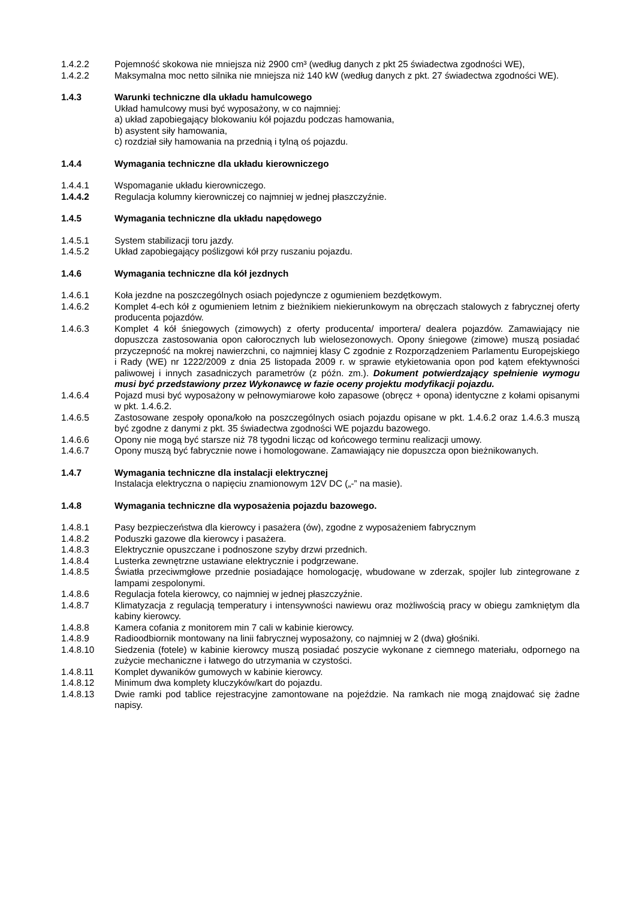1.4.2.2 Pojemność skokowa nie mniejsza niż 2900 cm³ (według danych z pkt 25 świadectwa zgodności WE),
1.4.2.2 Maksymalna moc netto silnika nie mniejsza niż 140 kW (według danych z pkt. 27 świadectwa zgodności WE).
1.4.3 Warunki techniczne dla układu hamulcowego
Układ hamulcowy musi być wyposażony, w co najmniej:
a) układ zapobiegający blokowaniu kół pojazdu podczas hamowania,
b) asystent siły hamowania,
c) rozdział siły hamowania na przednią i tylną oś pojazdu.
1.4.4 Wymagania techniczne dla układu kierowniczego
1.4.4.1 Wspomaganie układu kierowniczego.
1.4.4.2 Regulacja kolumny kierowniczej co najmniej w jednej płaszczyźnie.
1.4.5 Wymagania techniczne dla układu napędowego
1.4.5.1 System stabilizacji toru jazdy.
1.4.5.2 Układ zapobiegający poślizgowi kół przy ruszaniu pojazdu.
1.4.6 Wymagania techniczne dla kół jezdnych
1.4.6.1 Koła jezdne na poszczególnych osiach pojedyncze z ogumieniem bezdętkowym.
1.4.6.2 Komplet 4-ech kół z ogumieniem letnim z bieżnikiem niekierunkowym na obręczach stalowych z fabrycznej oferty producenta pojazdów.
1.4.6.3 Komplet 4 kół śniegowych (zimowych) z oferty producenta/ importera/ dealera pojazdów. Zamawiający nie dopuszcza zastosowania opon całorocznych lub wielosezonowych. Opony śniegowe (zimowe) muszą posiadać przyczepność na mokrej nawierzchni, co najmniej klasy C zgodnie z Rozporządzeniem Parlamentu Europejskiego i Rady (WE) nr 1222/2009 z dnia 25 listopada 2009 r. w sprawie etykietowania opon pod kątem efektywności paliwowej i innych zasadniczych parametrów (z późn. zm.). Dokument potwierdzający spełnienie wymogu musi być przedstawiony przez Wykonawcę w fazie oceny projektu modyfikacji pojazdu.
1.4.6.4 Pojazd musi być wyposażony w pełnowymiarowe koło zapasowe (obręcz + opona) identyczne z kołami opisanymi w pkt. 1.4.6.2.
1.4.6.5 Zastosowane zespoły opona/koło na poszczególnych osiach pojazdu opisane w pkt. 1.4.6.2 oraz 1.4.6.3 muszą być zgodne z danymi z pkt. 35 świadectwa zgodności WE pojazdu bazowego.
1.4.6.6 Opony nie mogą być starsze niż 78 tygodni licząc od końcowego terminu realizacji umowy.
1.4.6.7 Opony muszą być fabrycznie nowe i homologowane. Zamawiający nie dopuszcza opon bieżnikowanych.
1.4.7 Wymagania techniczne dla instalacji elektrycznej
Instalacja elektryczna o napięciu znamionowym 12V DC („-” na masie).
1.4.8 Wymagania techniczne dla wyposażenia pojazdu bazowego.
1.4.8.1 Pasy bezpieczeństwa dla kierowcy i pasażera (ów), zgodne z wyposażeniem fabrycznym
1.4.8.2 Poduszki gazowe dla kierowcy i pasażera.
1.4.8.3 Elektrycznie opuszczane i podnoszone szyby drzwi przednich.
1.4.8.4 Lusterka zewnętrzne ustawiane elektrycznie i podgrzewane.
1.4.8.5 Światła przeciwmgłowe przednie posiadające homologację, wbudowane w zderzak, spojler lub zintegrowane z lampami zespolonymi.
1.4.8.6 Regulacja fotela kierowcy, co najmniej w jednej płaszczyźnie.
1.4.8.7 Klimatyzacja z regulacją temperatury i intensywności nawiewu oraz możliwością pracy w obiegu zamkniętym dla kabiny kierowcy.
1.4.8.8 Kamera cofania z monitorem min 7 cali w kabinie kierowcy.
1.4.8.9 Radioodbiornik montowany na linii fabrycznej wyposażony, co najmniej w 2 (dwa) głośniki.
1.4.8.10 Siedzenia (fotele) w kabinie kierowcy muszą posiadać poszycie wykonane z ciemnego materiału, odpornego na zużycie mechaniczne i łatwego do utrzymania w czystości.
1.4.8.11 Komplet dywaników gumowych w kabinie kierowcy.
1.4.8.12 Minimum dwa komplety kluczyków/kart do pojazdu.
1.4.8.13 Dwie ramki pod tablice rejestracyjne zamontowane na pojeździe. Na ramkach nie mogą znajdować się żadne napisy.